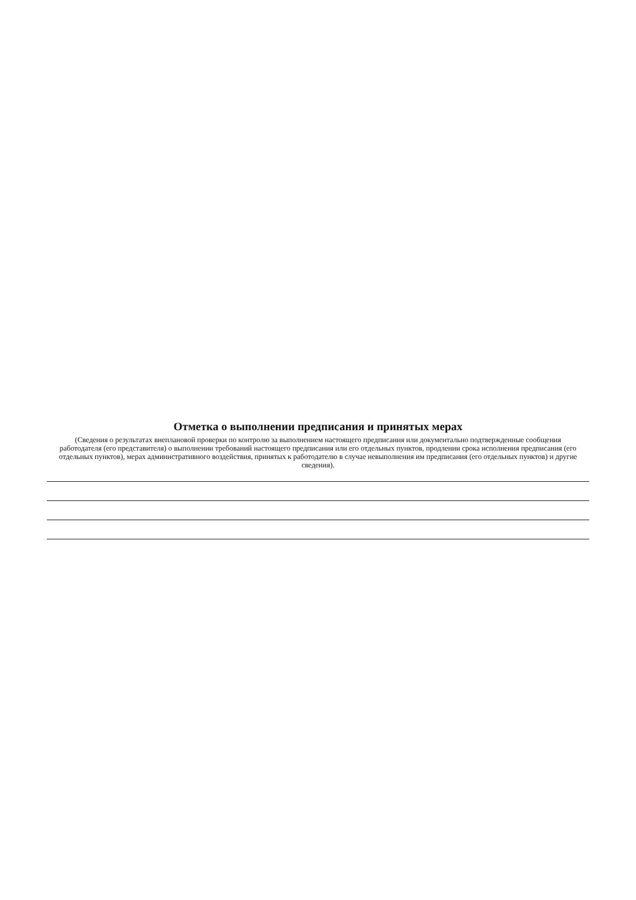Отметка о выполнении предписания и принятых мерах
(Сведения о результатах внеплановой проверки по контролю за выполнением настоящего предписания или документально подтвержденные сообщения работодателя (его представителя) о выполнении требований настоящего предписания или его отдельных пунктов, продлении срока исполнения предписания (его отдельных пунктов), мерах административного воздействия, принятых к работодателю в случае невыполнения им предписания (его отдельных пунктов) и другие сведения).